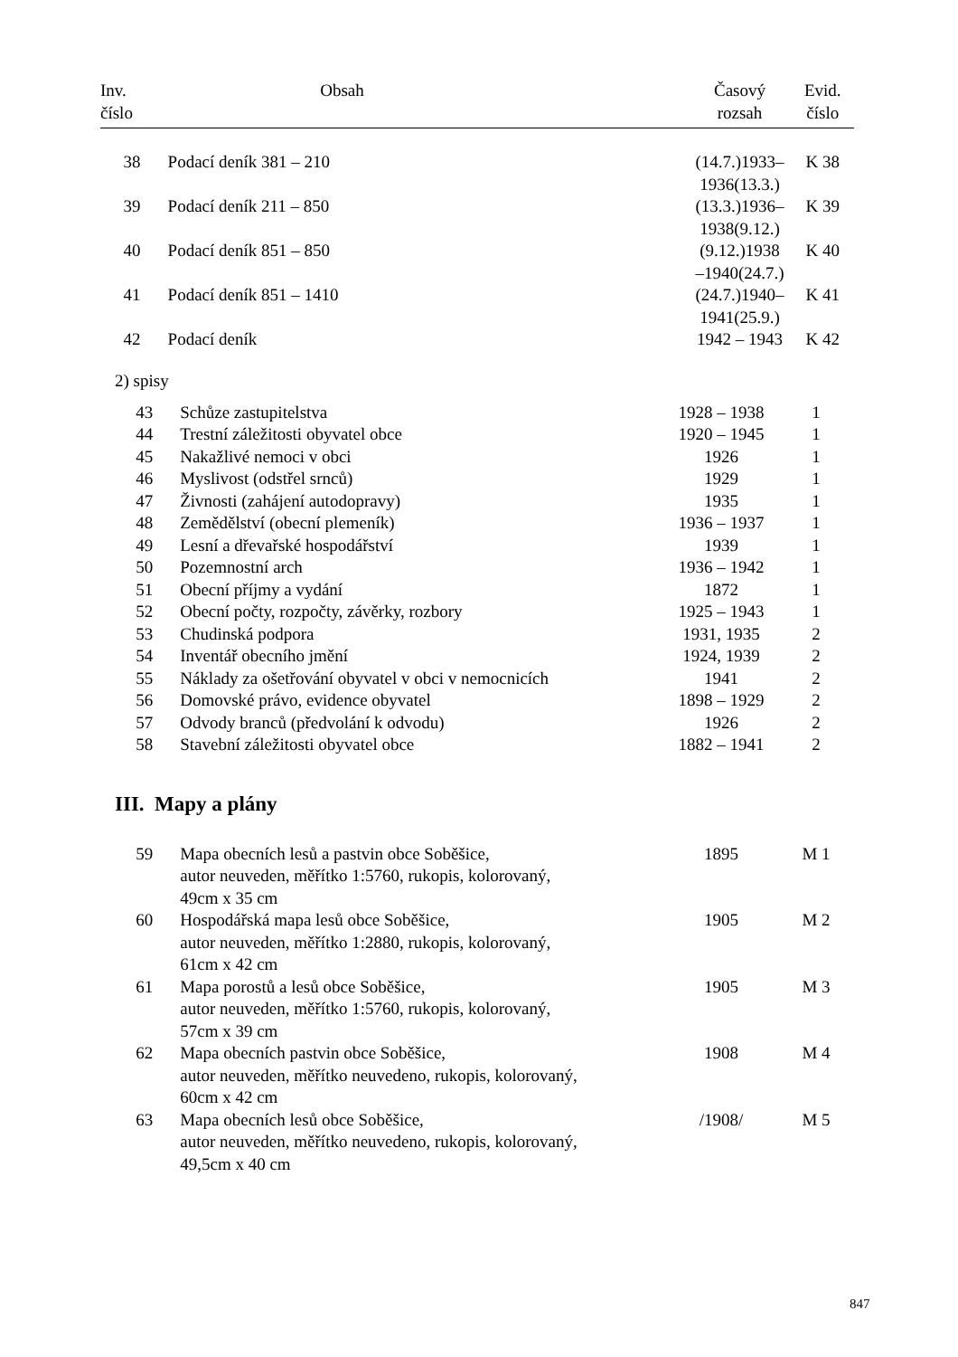| Inv. číslo | Obsah | Časový rozsah | Evid. číslo |
| --- | --- | --- | --- |
| 38 | Podací deník 381 – 210 | (14.7.)1933– 1936(13.3.) | K 38 |
| 39 | Podací deník 211 – 850 | (13.3.)1936– 1938(9.12.) | K 39 |
| 40 | Podací deník 851 – 850 | (9.12.)1938 –1940(24.7.) | K 40 |
| 41 | Podací deník 851 – 1410 | (24.7.)1940– 1941(25.9.) | K 41 |
| 42 | Podací deník | 1942 – 1943 | K 42 |
2) spisy
| 43 | Schůze zastupitelstva | 1928 – 1938 | 1 |
| 44 | Trestní záležitosti obyvatel obce | 1920 – 1945 | 1 |
| 45 | Nakažlivé nemoci v obci | 1926 | 1 |
| 46 | Myslivost (odstřel srnců) | 1929 | 1 |
| 47 | Živnosti (zahájení autodopravy) | 1935 | 1 |
| 48 | Zemědělství (obecní plemeník) | 1936 – 1937 | 1 |
| 49 | Lesní a dřevařské hospodářství | 1939 | 1 |
| 50 | Pozemnostní arch | 1936 – 1942 | 1 |
| 51 | Obecní příjmy a vydání | 1872 | 1 |
| 52 | Obecní počty, rozpočty, závěrky, rozbory | 1925 – 1943 | 1 |
| 53 | Chudinská podpora | 1931, 1935 | 2 |
| 54 | Inventář obecního jmění | 1924, 1939 | 2 |
| 55 | Náklady za ošetřování obyvatel v obci v nemocnicích | 1941 | 2 |
| 56 | Domovské právo, evidence obyvatel | 1898 – 1929 | 2 |
| 57 | Odvody branců (předvolání k odvodu) | 1926 | 2 |
| 58 | Stavební záležitosti obyvatel obce | 1882 – 1941 | 2 |
III. Mapy a plány
| 59 | Mapa obecních lesů a pastvin obce Soběšice, autor neuveden, měřítko 1:5760, rukopis, kolorovaný, 49cm x 35 cm | 1895 | M 1 |
| 60 | Hospodářská mapa lesů obce Soběšice, autor neuveden, měřítko 1:2880, rukopis, kolorovaný, 61cm x 42 cm | 1905 | M 2 |
| 61 | Mapa porostů a lesů obce Soběšice, autor neuveden, měřítko 1:5760, rukopis, kolorovaný, 57cm x 39 cm | 1905 | M 3 |
| 62 | Mapa obecních pastvin obce Soběšice, autor neuveden, měřítko neuvedeno, rukopis, kolorovaný, 60cm x 42 cm | 1908 | M 4 |
| 63 | Mapa obecních lesů obce Soběšice, autor neuveden, měřítko neuvedeno, rukopis, kolorovaný, 49,5cm x 40 cm | /1908/ | M 5 |
847